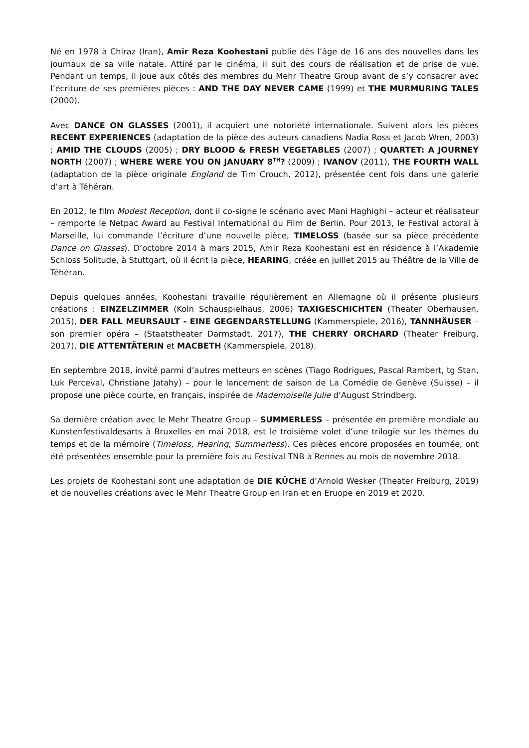Né en 1978 à Chiraz (Iran), Amir Reza Koohestani publie dès l’âge de 16 ans des nouvelles dans les journaux de sa ville natale. Attiré par le cinéma, il suit des cours de réalisation et de prise de vue. Pendant un temps, il joue aux côtés des membres du Mehr Theatre Group avant de s’y consacrer avec l’écriture de ses premières pièces : AND THE DAY NEVER CAME (1999) et THE MURMURING TALES (2000).
Avec DANCE ON GLASSES (2001), il acquiert une notoriété internationale. Suivent alors les pièces RECENT EXPERIENCES (adaptation de la pièce des auteurs canadiens Nadia Ross et Jacob Wren, 2003) ; AMID THE CLOUDS (2005) ; DRY BLOOD & FRESH VEGETABLES (2007) ; QUARTET: A JOURNEY NORTH (2007) ; WHERE WERE YOU ON JANUARY 8<sup>TH</sup>? (2009) ; IVANOV (2011), THE FOURTH WALL (adaptation de la pièce originale England de Tim Crouch, 2012), présentée cent fois dans une galerie d’art à Téhéran.
En 2012, le film Modest Reception, dont il co-signe le scénario avec Mani Haghighi – acteur et réalisateur – remporte le Netpac Award au Festival International du Film de Berlin. Pour 2013, le Festival actoral à Marseille, lui commande l’écriture d’une nouvelle pièce, TIMELOSS (basée sur sa pièce précédente Dance on Glasses). D’octobre 2014 à mars 2015, Amir Reza Koohestani est en résidence à l’Akademie Schloss Solitude, à Stuttgart, où il écrit la pièce, HEARING, créée en juillet 2015 au Théâtre de la Ville de Téhéran.
Depuis quelques années, Koohestani travaille régulièrement en Allemagne où il présente plusieurs créations : EINZELZIMMER (Koln Schauspielhaus, 2006) TAXIGESCHICHTEN (Theater Oberhausen, 2015), DER FALL MEURSAULT - EINE GEGENDARSTELLUNG (Kammerspiele, 2016), TANNHÄUSER – son premier opéra – (Staatstheater Darmstadt, 2017), THE CHERRY ORCHARD (Theater Freiburg, 2017), DIE ATTENTÄTERIN et MACBETH (Kammerspiele, 2018).
En septembre 2018, invité parmi d’autres metteurs en scènes (Tiago Rodrigues, Pascal Rambert, tg Stan, Luk Perceval, Christiane Jatahy) – pour le lancement de saison de La Comédie de Genève (Suisse) – il propose une pièce courte, en français, inspirée de Mademoiselle Julie d’August Strindberg.
Sa dernière création avec le Mehr Theatre Group – SUMMERLESS – présentée en première mondiale au Kunstenfestivaldesarts à Bruxelles en mai 2018, est le troisième volet d’une trilogie sur les thèmes du temps et de la mémoire (Timeloss, Hearing, Summerless). Ces pièces encore proposées en tournée, ont été présentées ensemble pour la première fois au Festival TNB à Rennes au mois de novembre 2018.
Les projets de Koohestani sont une adaptation de DIE KÜCHE d’Arnold Wesker (Theater Freiburg, 2019) et de nouvelles créations avec le Mehr Theatre Group en Iran et en Eruope en 2019 et 2020.